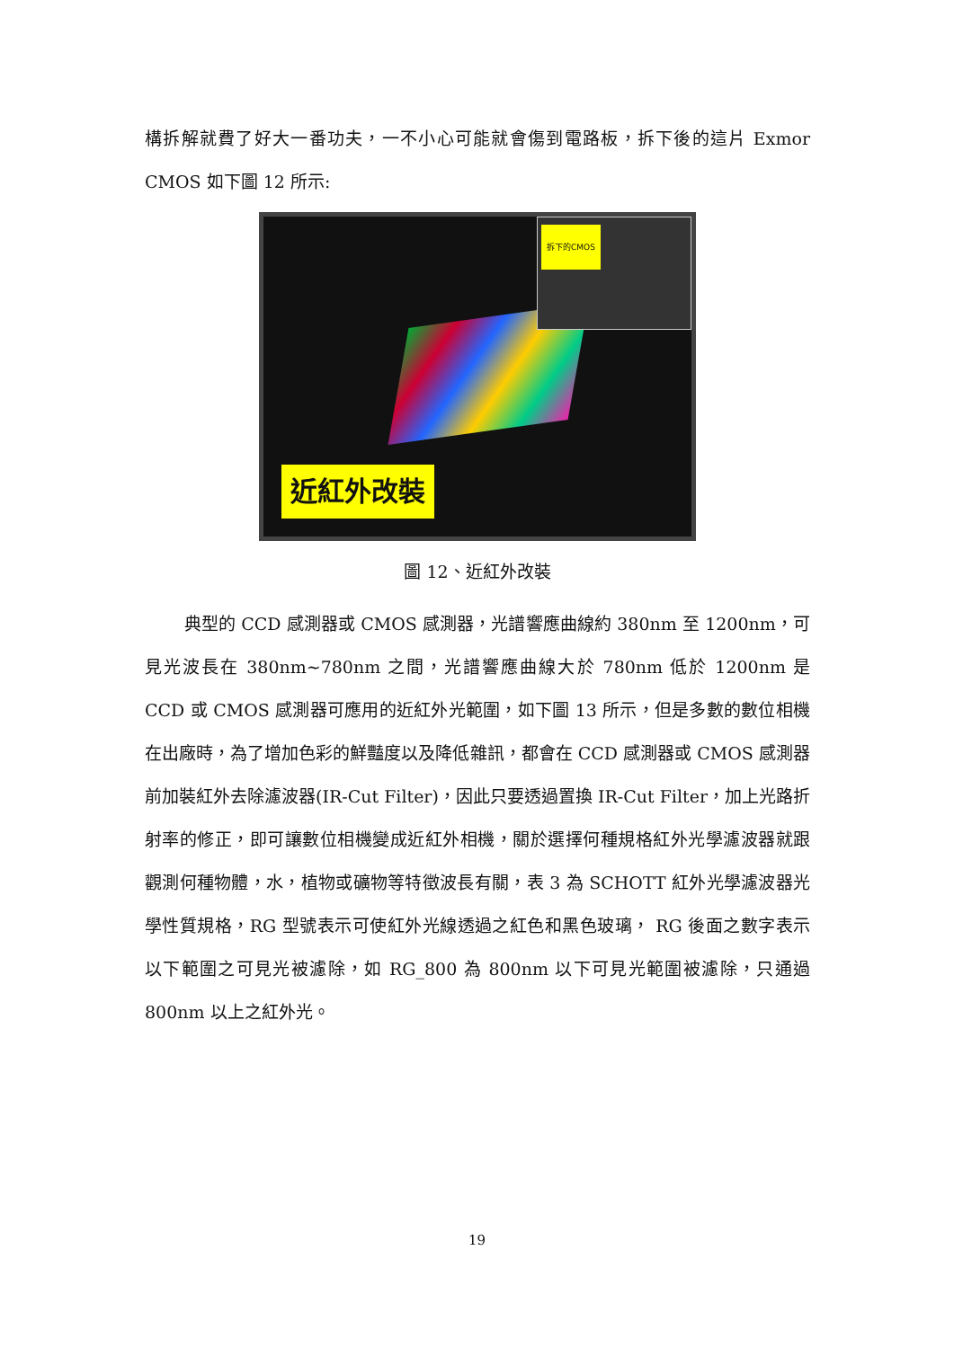構拆解就費了好大一番功夫，一不小心可能就會傷到電路板，拆下後的這片 Exmor CMOS 如下圖 12 所示:
拆下的CMOS
近紅外改裝
圖 12、近紅外改裝
典型的 CCD 感測器或 CMOS 感測器，光譜響應曲線約 380nm 至 1200nm，可見光波長在 380nm~780nm 之間，光譜響應曲線大於 780nm 低於 1200nm 是 CCD 或 CMOS 感測器可應用的近紅外光範圍，如下圖 13 所示，但是多數的數位相機在出廠時，為了增加色彩的鮮豔度以及降低雜訊，都會在 CCD 感測器或 CMOS 感測器前加裝紅外去除濾波器(IR-Cut Filter)，因此只要透過置換 IR-Cut Filter，加上光路折射率的修正，即可讓數位相機變成近紅外相機，關於選擇何種規格紅外光學濾波器就跟觀測何種物體，水，植物或礦物等特徵波長有關，表 3 為 SCHOTT 紅外光學濾波器光學性質規格，RG 型號表示可使紅外光線透過之紅色和黑色玻璃， RG 後面之數字表示以下範圍之可見光被濾除，如 RG_800 為 800nm 以下可見光範圍被濾除，只通過 800nm 以上之紅外光。
19